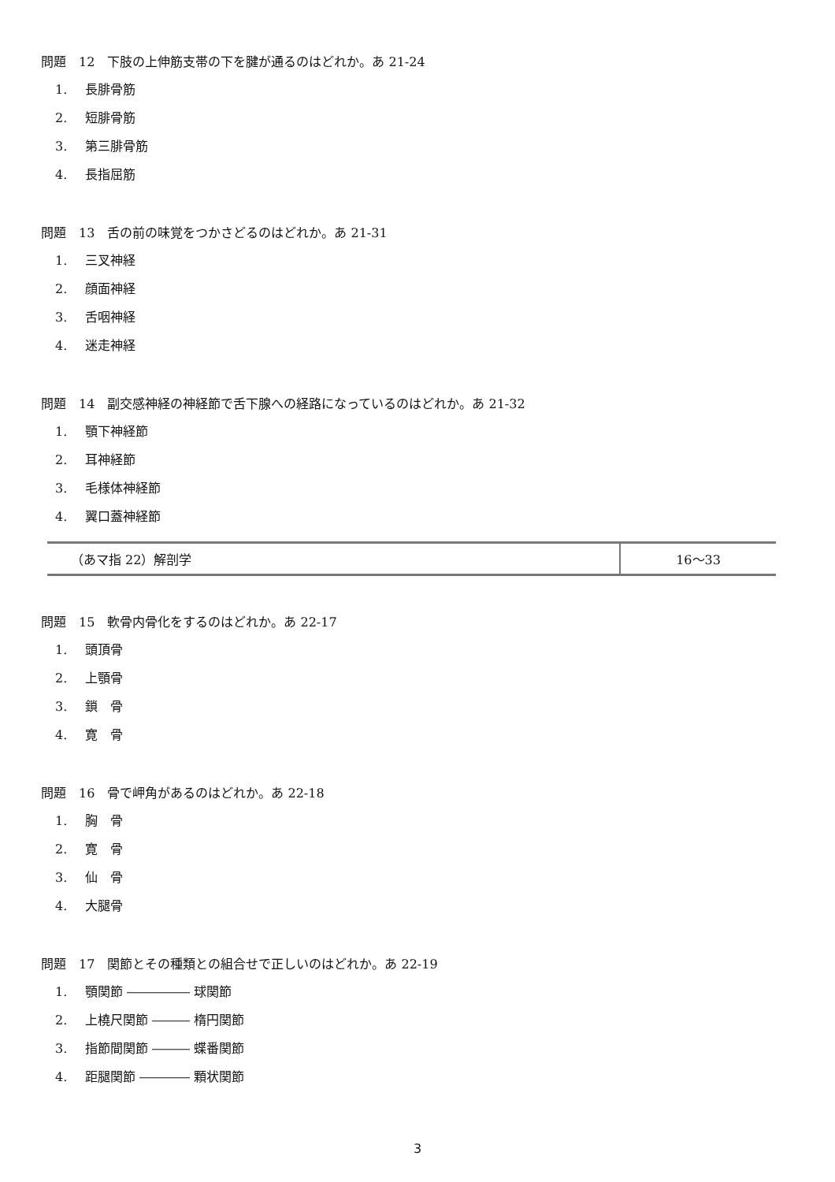問題　12　下肢の上伸筋支帯の下を腱が通るのはどれか。あ 21-24
1. 長腓骨筋
2. 短腓骨筋
3. 第三腓骨筋
4. 長指屈筋
問題　13　舌の前の味覚をつかさどるのはどれか。あ 21-31
1. 三叉神経
2. 顔面神経
3. 舌咽神経
4. 迷走神経
問題　14　副交感神経の神経節で舌下腺への経路になっているのはどれか。あ 21-32
1. 顎下神経節
2. 耳神経節
3. 毛様体神経節
4. 翼口蓋神経節
| （あマ指 22）解剖学 | 16〜33 |
問題　15　軟骨内骨化をするのはどれか。あ 22-17
1. 頭頂骨
2. 上顎骨
3. 鎖　骨
4. 寛　骨
問題　16　骨で岬角があるのはどれか。あ 22-18
1. 胸　骨
2. 寛　骨
3. 仙　骨
4. 大腿骨
問題　17　関節とその種類との組合せで正しいのはどれか。あ 22-19
1. 顎関節 ――――― 球関節
2. 上橈尺関節 ――― 楕円関節
3. 指節間関節 ――― 蝶番関節
4. 距腿関節 ―――― 顆状関節
3